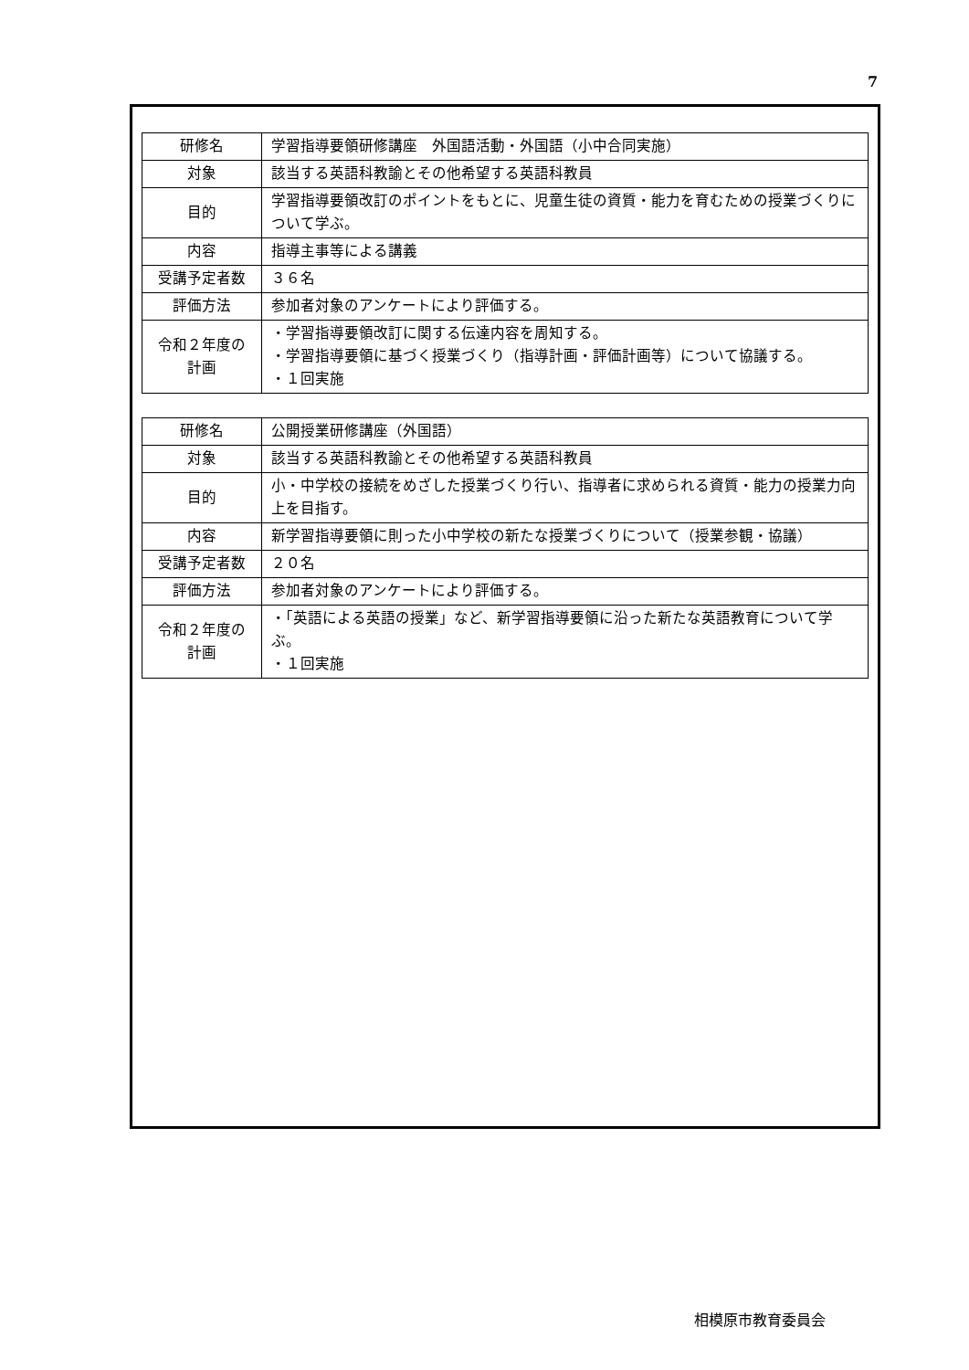7
| 研修名 | 学習指導要領研修講座 外国語活動・外国語（小中合同実施） |
| 対象 | 該当する英語科教諭とその他希望する英語科教員 |
| 目的 | 学習指導要領改訂のポイントをもとに、児童生徒の資質・能力を育むための授業づくりについて学ぶ。 |
| 内容 | 指導主事等による講義 |
| 受講予定者数 | ３６名 |
| 評価方法 | 参加者対象のアンケートにより評価する。 |
| 令和２年度の 計画 | ・学習指導要領改訂に関する伝達内容を周知する。 ・学習指導要領に基づく授業づくり（指導計画・評価計画等）について協議する。 ・１回実施 |
| 研修名 | 公開授業研修講座（外国語） |
| 対象 | 該当する英語科教諭とその他希望する英語科教員 |
| 目的 | 小・中学校の接続をめざした授業づくり行い、指導者に求められる資質・能力の授業力向上を目指す。 |
| 内容 | 新学習指導要領に則った小中学校の新たな授業づくりについて（授業参観・協議） |
| 受講予定者数 | ２０名 |
| 評価方法 | 参加者対象のアンケートにより評価する。 |
| 令和２年度の 計画 | ・「英語による英語の授業」など、新学習指導要領に沿った新たな英語教育について学ぶ。 ・１回実施 |
相模原市教育委員会